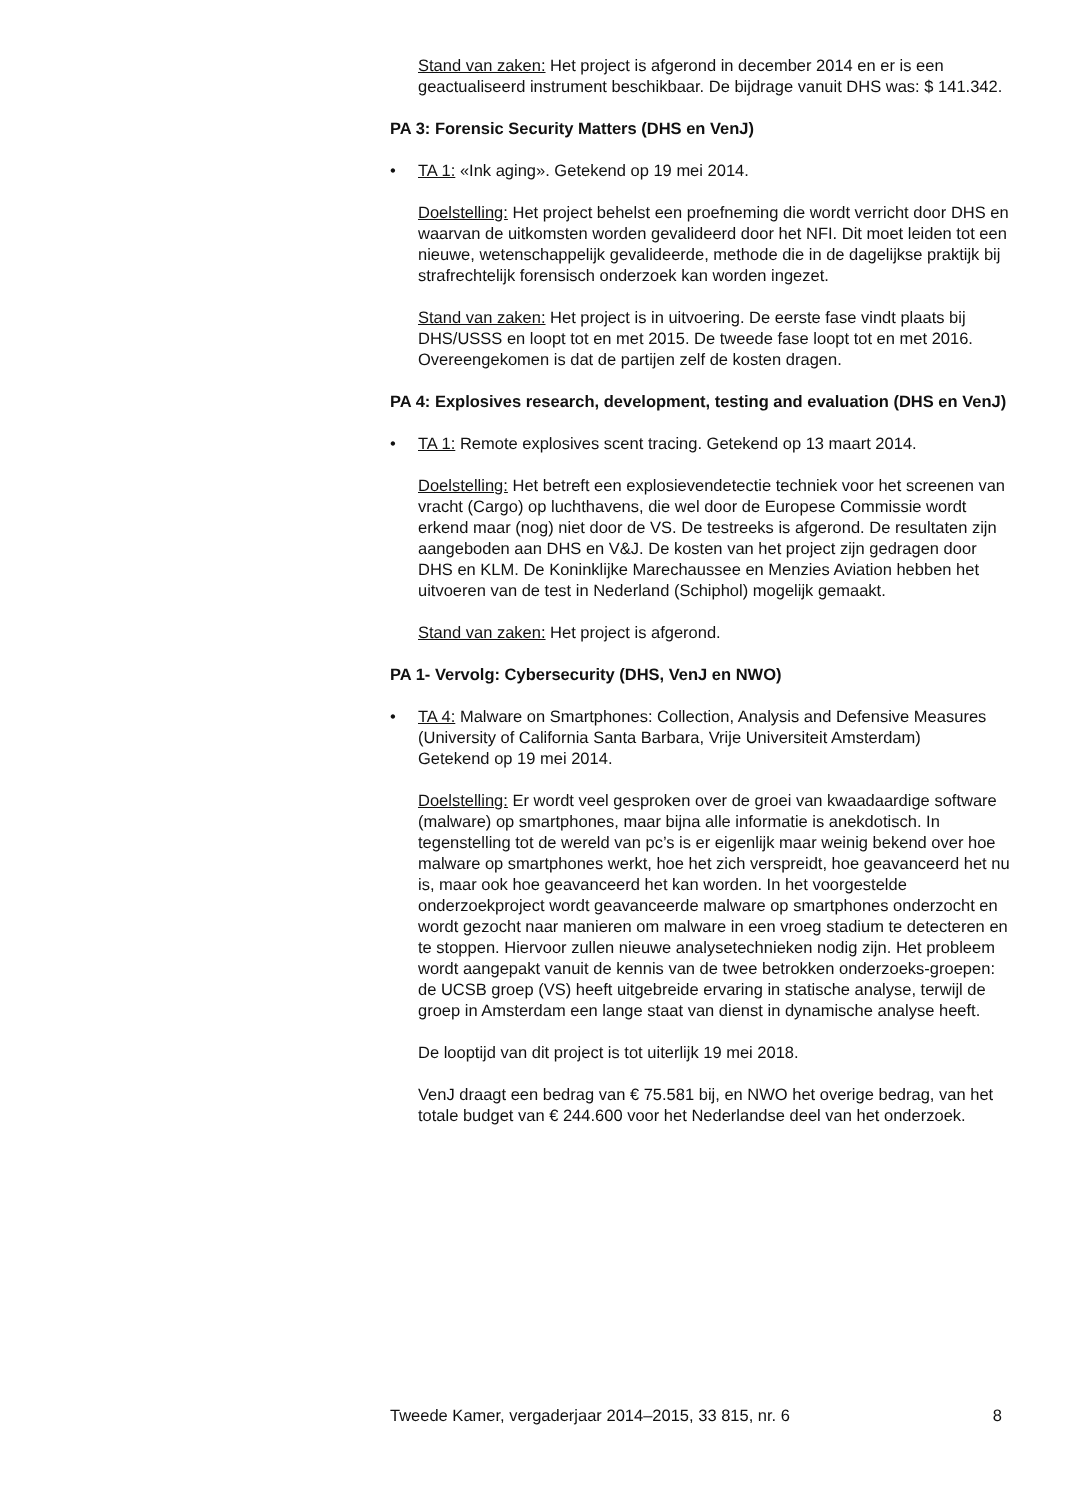Stand van zaken: Het project is afgerond in december 2014 en er is een geactualiseerd instrument beschikbaar. De bijdrage vanuit DHS was: $ 141.342.
PA 3: Forensic Security Matters (DHS en VenJ)
• TA 1: «Ink aging». Getekend op 19 mei 2014.
Doelstelling: Het project behelst een proefneming die wordt verricht door DHS en waarvan de uitkomsten worden gevalideerd door het NFI. Dit moet leiden tot een nieuwe, wetenschappelijk gevalideerde, methode die in de dagelijkse praktijk bij strafrechtelijk forensisch onderzoek kan worden ingezet.
Stand van zaken: Het project is in uitvoering. De eerste fase vindt plaats bij DHS/USSS en loopt tot en met 2015. De tweede fase loopt tot en met 2016. Overeengekomen is dat de partijen zelf de kosten dragen.
PA 4: Explosives research, development, testing and evaluation (DHS en VenJ)
• TA 1: Remote explosives scent tracing. Getekend op 13 maart 2014.
Doelstelling: Het betreft een explosievendetectie techniek voor het screenen van vracht (Cargo) op luchthavens, die wel door de Europese Commissie wordt erkend maar (nog) niet door de VS. De testreeks is afgerond. De resultaten zijn aangeboden aan DHS en V&J. De kosten van het project zijn gedragen door DHS en KLM. De Koninklijke Marechaussee en Menzies Aviation hebben het uitvoeren van de test in Nederland (Schiphol) mogelijk gemaakt.
Stand van zaken: Het project is afgerond.
PA 1- Vervolg: Cybersecurity (DHS, VenJ en NWO)
• TA 4: Malware on Smartphones: Collection, Analysis and Defensive Measures (University of California Santa Barbara, Vrije Universiteit Amsterdam)
Getekend op 19 mei 2014.
Doelstelling: Er wordt veel gesproken over de groei van kwaadaardige software (malware) op smartphones, maar bijna alle informatie is anekdotisch. In tegenstelling tot de wereld van pc’s is er eigenlijk maar weinig bekend over hoe malware op smartphones werkt, hoe het zich verspreidt, hoe geavanceerd het nu is, maar ook hoe geavanceerd het kan worden. In het voorgestelde onderzoekproject wordt geavanceerde malware op smartphones onderzocht en wordt gezocht naar manieren om malware in een vroeg stadium te detecteren en te stoppen. Hiervoor zullen nieuwe analysetechnieken nodig zijn. Het probleem wordt aangepakt vanuit de kennis van de twee betrokken onderzoeks-groepen: de UCSB groep (VS) heeft uitgebreide ervaring in statische analyse, terwijl de groep in Amsterdam een lange staat van dienst in dynamische analyse heeft.
De looptijd van dit project is tot uiterlijk 19 mei 2018.
VenJ draagt een bedrag van € 75.581 bij, en NWO het overige bedrag, van het totale budget van € 244.600 voor het Nederlandse deel van het onderzoek.
Tweede Kamer, vergaderjaar 2014–2015, 33 815, nr. 6 8